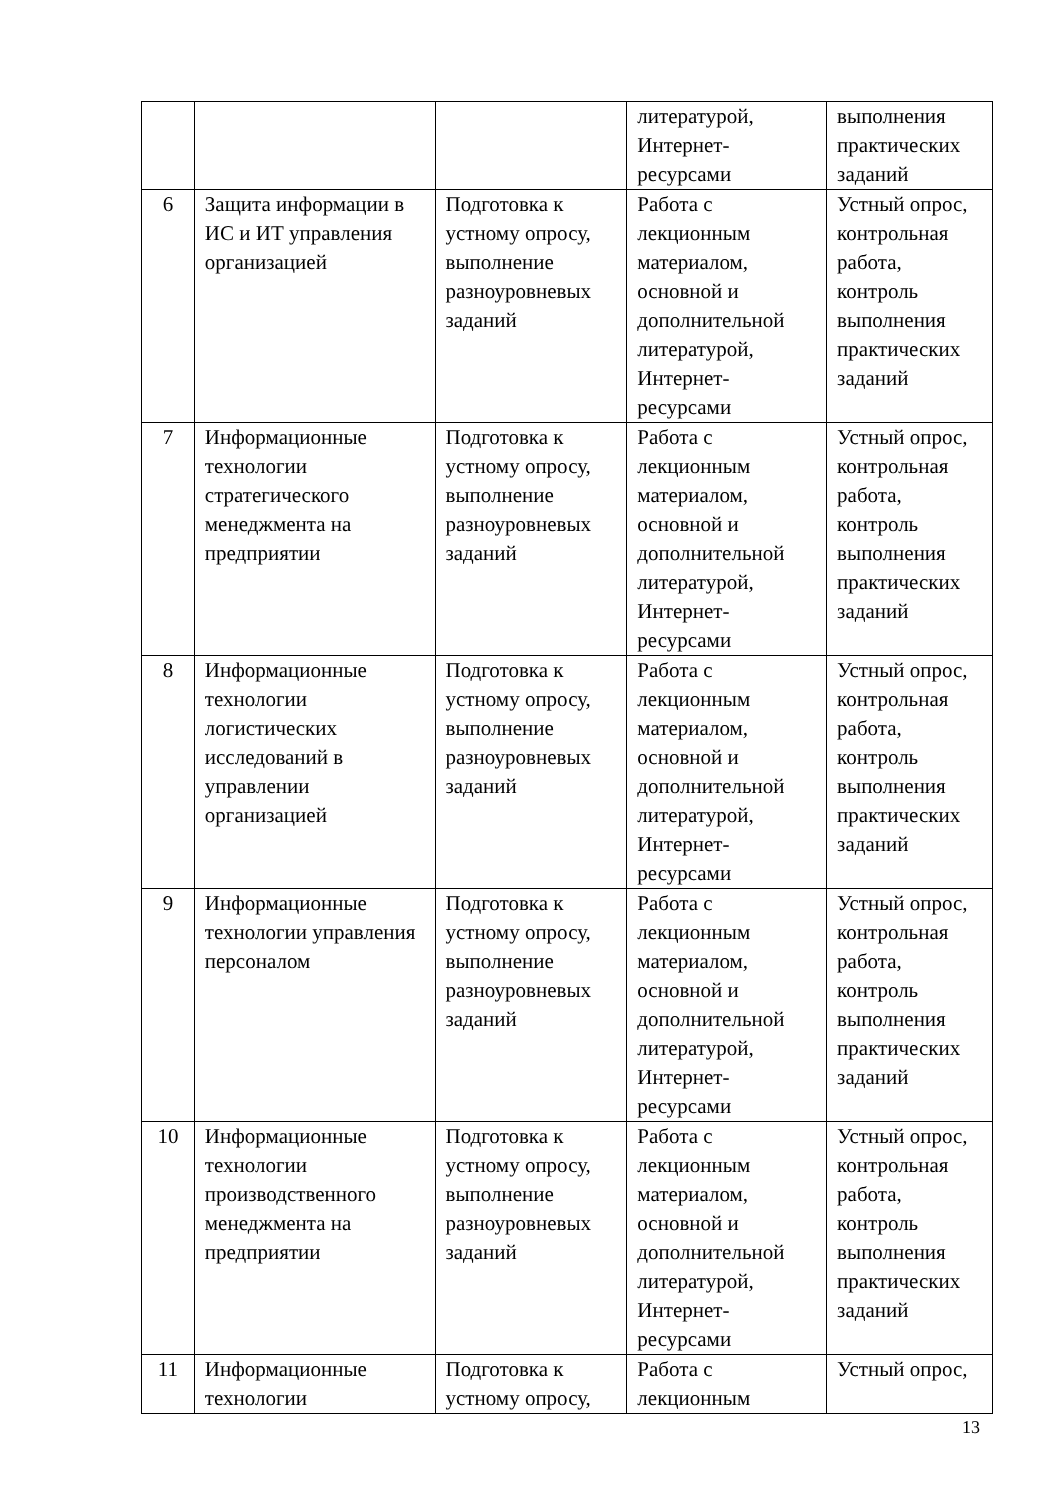| | | | литературой, Интернет-ресурсами | выполнения практических заданий |
| 6 | Защита информации в ИС и ИТ управления организацией | Подготовка к устному опросу, выполнение разноуровневых заданий | Работа с лекционным материалом, основной и дополнительной литературой, Интернет-ресурсами | Устный опрос, контрольная работа, контроль выполнения практических заданий |
| 7 | Информационные технологии стратегического менеджмента на предприятии | Подготовка к устному опросу, выполнение разноуровневых заданий | Работа с лекционным материалом, основной и дополнительной литературой, Интернет-ресурсами | Устный опрос, контрольная работа, контроль выполнения практических заданий |
| 8 | Информационные технологии логистических исследований в управлении организацией | Подготовка к устному опросу, выполнение разноуровневых заданий | Работа с лекционным материалом, основной и дополнительной литературой, Интернет-ресурсами | Устный опрос, контрольная работа, контроль выполнения практических заданий |
| 9 | Информационные технологии управления персоналом | Подготовка к устному опросу, выполнение разноуровневых заданий | Работа с лекционным материалом, основной и дополнительной литературой, Интернет-ресурсами | Устный опрос, контрольная работа, контроль выполнения практических заданий |
| 10 | Информационные технологии производственного менеджмента на предприятии | Подготовка к устному опросу, выполнение разноуровневых заданий | Работа с лекционным материалом, основной и дополнительной литературой, Интернет-ресурсами | Устный опрос, контрольная работа, контроль выполнения практических заданий |
| 11 | Информационные технологии | Подготовка к устному опросу, | Работа с лекционным | Устный опрос, |
13